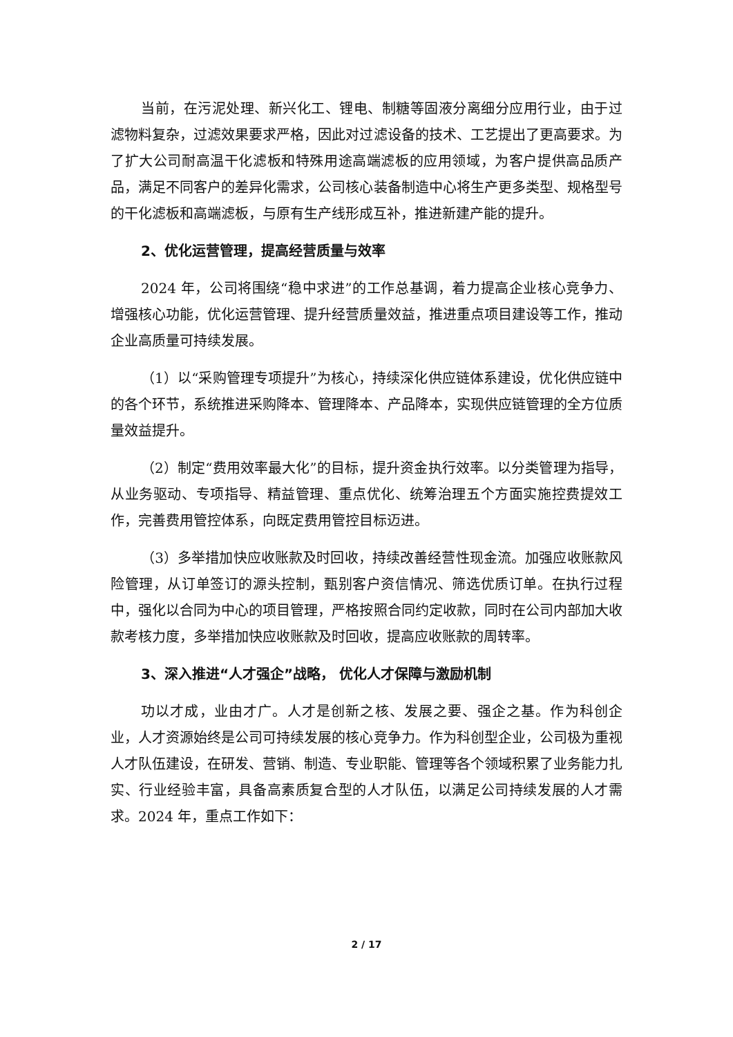当前，在污泥处理、新兴化工、锂电、制糖等固液分离细分应用行业，由于过滤物料复杂，过滤效果要求严格，因此对过滤设备的技术、工艺提出了更高要求。为了扩大公司耐高温干化滤板和特殊用途高端滤板的应用领域，为客户提供高品质产品，满足不同客户的差异化需求，公司核心装备制造中心将生产更多类型、规格型号的干化滤板和高端滤板，与原有生产线形成互补，推进新建产能的提升。
2、优化运营管理，提高经营质量与效率
2024 年，公司将围绕“稳中求进”的工作总基调，着力提高企业核心竞争力、增强核心功能，优化运营管理、提升经营质量效益，推进重点项目建设等工作，推动企业高质量可持续发展。
（1）以“采购管理专项提升”为核心，持续深化供应链体系建设，优化供应链中的各个环节，系统推进采购降本、管理降本、产品降本，实现供应链管理的全方位质量效益提升。
（2）制定“费用效率最大化”的目标，提升资金执行效率。以分类管理为指导，从业务驱动、专项指导、精益管理、重点优化、统筹治理五个方面实施控费提效工作，完善费用管控体系，向既定费用管控目标迈进。
（3）多举措加快应收账款及时回收，持续改善经营性现金流。加强应收账款风险管理，从订单签订的源头控制，甄别客户资信情况、筛选优质订单。在执行过程中，强化以合同为中心的项目管理，严格按照合同约定收款，同时在公司内部加大收款考核力度，多举措加快应收账款及时回收，提高应收账款的周转率。
3、深入推进“人才强企”战略， 优化人才保障与激励机制
功以才成，业由才广。人才是创新之核、发展之要、强企之基。作为科创企业，人才资源始终是公司可持续发展的核心竞争力。作为科创型企业，公司极为重视人才队伍建设，在研发、营销、制造、专业职能、管理等各个领域积累了业务能力扎实、行业经验丰富，具备高素质复合型的人才队伍，以满足公司持续发展的人才需求。2024 年，重点工作如下：
2 / 17